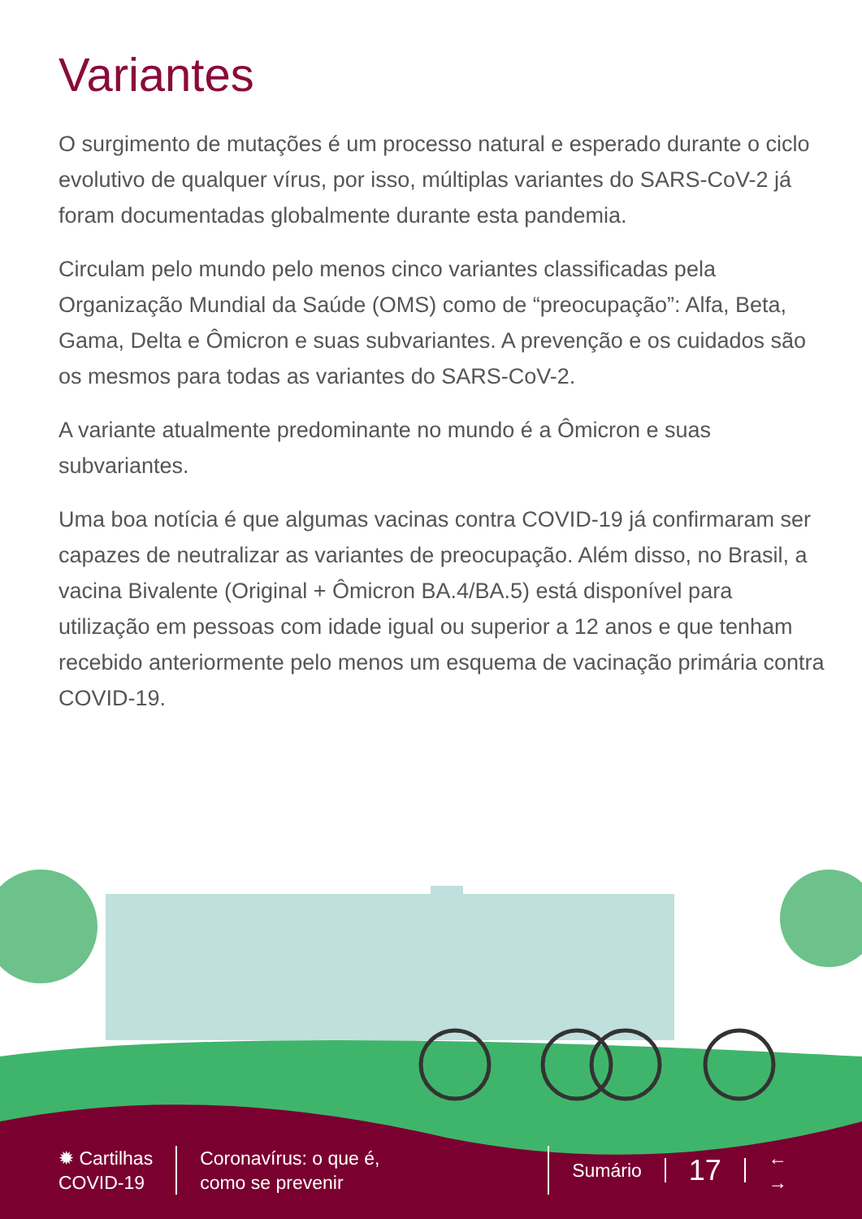Variantes
O surgimento de mutações é um processo natural e esperado durante o ciclo evolutivo de qualquer vírus, por isso, múltiplas variantes do SARS-CoV-2 já foram documentadas globalmente durante esta pandemia.
Circulam pelo mundo pelo menos cinco variantes classificadas pela Organização Mundial da Saúde (OMS) como de “preocupação”: Alfa, Beta, Gama, Delta e Ômicron e suas subvariantes. A prevenção e os cuidados são os mesmos para todas as variantes do SARS-CoV-2.
A variante atualmente predominante no mundo é a Ômicron e suas subvariantes.
Uma boa notícia é que algumas vacinas contra COVID-19 já confirmaram ser capazes de neutralizar as variantes de preocupação. Além disso, no Brasil, a vacina Bivalente (Original + Ômicron BA.4/BA.5) está disponível para utilização em pessoas com idade igual ou superior a 12 anos e que tenham recebido anteriormente pelo menos um esquema de vacinação primária contra COVID-19.
✹ Cartilhas
COVID-19
Coronavírus: o que é,
como se prevenir
Sumário
17
←
→